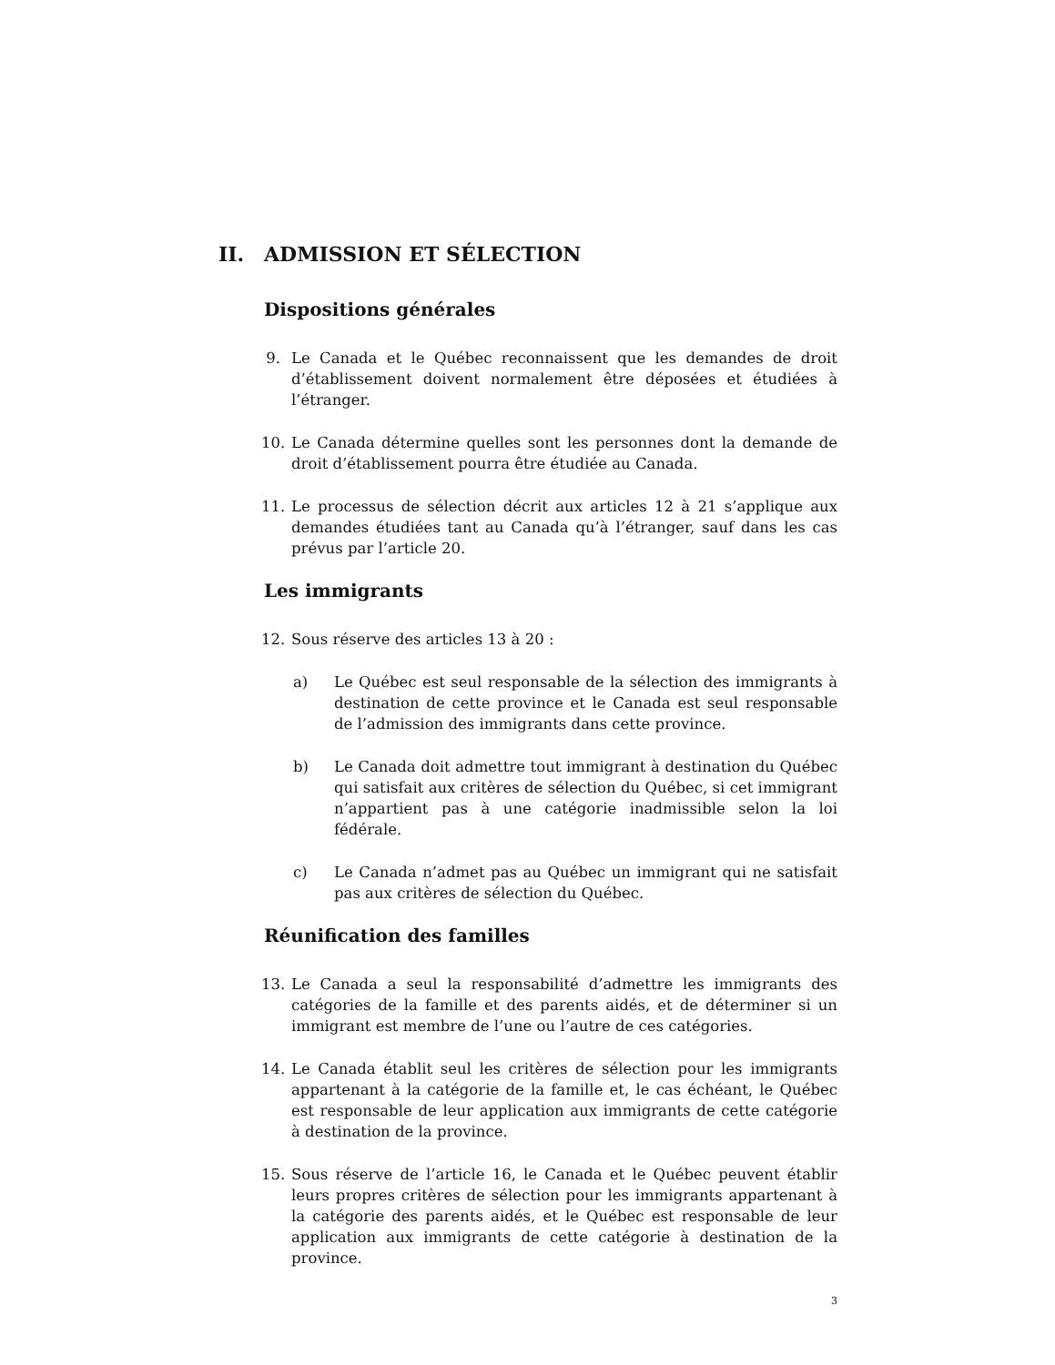II. ADMISSION ET SÉLECTION
Dispositions générales
9. Le Canada et le Québec reconnaissent que les demandes de droit d’établissement doivent normalement être déposées et étudiées à l’étranger.
10. Le Canada détermine quelles sont les personnes dont la demande de droit d’établissement pourra être étudiée au Canada.
11. Le processus de sélection décrit aux articles 12 à 21 s’applique aux demandes étudiées tant au Canada qu’à l’étranger, sauf dans les cas prévus par l’article 20.
Les immigrants
12. Sous réserve des articles 13 à 20 :
a) Le Québec est seul responsable de la sélection des immigrants à destination de cette province et le Canada est seul responsable de l’admission des immigrants dans cette province.
b) Le Canada doit admettre tout immigrant à destination du Québec qui satisfait aux critères de sélection du Québec, si cet immigrant n’appartient pas à une catégorie inadmissible selon la loi fédérale.
c) Le Canada n’admet pas au Québec un immigrant qui ne satisfait pas aux critères de sélection du Québec.
Réunification des familles
13. Le Canada a seul la responsabilité d’admettre les immigrants des catégories de la famille et des parents aidés, et de déterminer si un immigrant est membre de l’une ou l’autre de ces catégories.
14. Le Canada établit seul les critères de sélection pour les immigrants appartenant à la catégorie de la famille et, le cas échéant, le Québec est responsable de leur application aux immigrants de cette catégorie à destination de la province.
15. Sous réserve de l’article 16, le Canada et le Québec peuvent établir leurs propres critères de sélection pour les immigrants appartenant à la catégorie des parents aidés, et le Québec est responsable de leur application aux immigrants de cette catégorie à destination de la province.
3